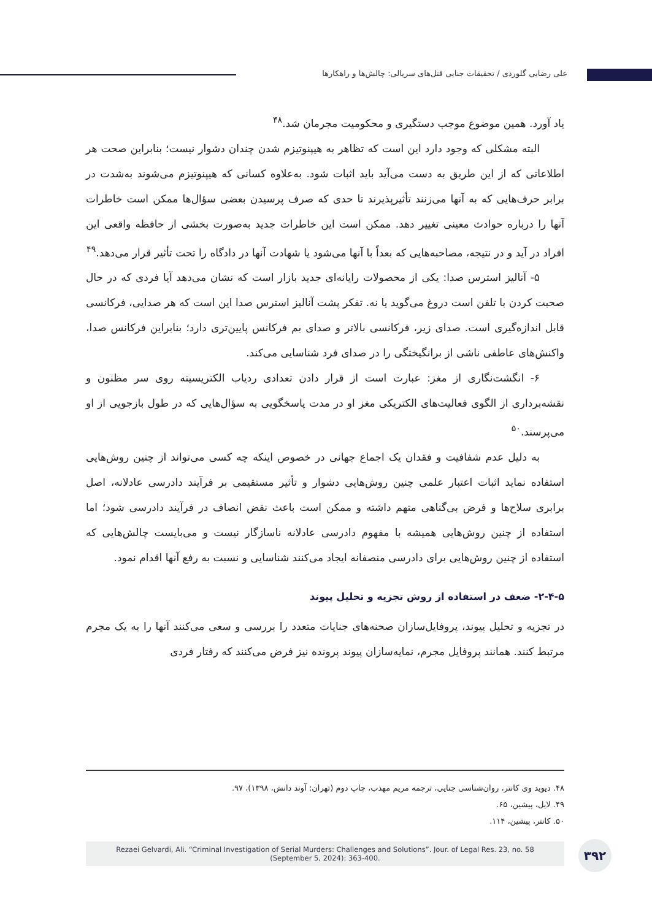علی رضایی گلوردی / تحقیقات جنایی قتل‌های سریالی: چالش‌ها و راهکارها
یاد آورد. همین موضوع موجب دستگیری و محکومیت مجرمان شد.<sup>۴۸</sup>
البته مشکلی که وجود دارد این است که تظاهر به هیپنوتیزم شدن چندان دشوار نیست؛ بنابراین صحت هر اطلاعاتی که از این طریق به دست می‌آید باید اثبات شود. به‌علاوه کسانی که هیپنوتیزم می‌شوند به‌شدت در برابر حرف‌هایی که به آنها می‌زنند تأثیرپذیرند تا حدی که صرف پرسیدن بعضی سؤال‌ها ممکن است خاطرات آنها را درباره حوادث معینی تغییر دهد. ممکن است این خاطرات جدید به‌صورت بخشی از حافظه واقعی این افراد در آید و در نتیجه، مصاحبه‌هایی که بعداً با آنها می‌شود یا شهادت آنها در دادگاه را تحت تأثیر قرار می‌دهد.<sup>۴۹</sup>
۵- آنالیز استرس صدا: یکی از محصولات رایانه‌ای جدید بازار است که نشان می‌دهد آیا فردی که در حال صحبت کردن با تلفن است دروغ می‌گوید یا نه. تفکر پشت آنالیز استرس صدا این است که هر صدایی، فرکانسی قابل اندازه‌گیری است. صدای زیر، فرکانسی بالاتر و صدای بم فرکانس پایین‌تری دارد؛ بنابراین فرکانس صدا، واکنش‌های عاطفی ناشی از برانگیختگی را در صدای فرد شناسایی می‌کند.
۶- انگشت‌نگاری از مغز: عبارت است از قرار دادن تعدادی ردیاب الکتریسیته روی سر مظنون و نقشه‌برداری از الگوی فعالیت‌های الکتریکی مغز او در مدت پاسخگویی به سؤال‌هایی که در طول بازجویی از او می‌پرسند.<sup>۵۰</sup>
به دلیل عدم شفافیت و فقدان یک اجماع جهانی در خصوص اینکه چه کسی می‌تواند از چنین روش‌هایی استفاده نماید اثبات اعتبار علمی چنین روش‌هایی دشوار و تأثیر مستقیمی بر فرآیند دادرسی عادلانه، اصل برابری سلاح‌ها و فرض بی‌گناهی متهم داشته و ممکن است باعث نقض انصاف در فرآیند دادرسی شود؛ اما استفاده از چنین روش‌هایی همیشه با مفهوم دادرسی عادلانه ناسازگار نیست و می‌بایست چالش‌هایی که استفاده از چنین روش‌هایی برای دادرسی منصفانه ایجاد می‌کنند شناسایی و نسبت به رفع آنها اقدام نمود.
۲-۴-۵- ضعف در استفاده از روش تجزیه و تحلیل پیوند
در تجزیه و تحلیل پیوند، پروفایل‌سازان صحنه‌های جنایات متعدد را بررسی و سعی می‌کنند آنها را به یک مجرم مرتبط کنند. همانند پروفایل مجرم، نمایه‌سازان پیوند پرونده نیز فرض می‌کنند که رفتار فردی
۴۸. دیوید وی کانتر، روان‌شناسی جنایی، ترجمه مریم مهذب، چاپ دوم (تهران: آوند دانش، ۱۳۹۸)، ۹۷.
۴۹. لایل، پیشین، ۶۵.
۵۰. کانتر، پیشین، ۱۱۴.
Rezaei Gelvardi, Ali. “Criminal Investigation of Serial Murders: Challenges and Solutions”. Jour. of Legal Res. 23, no. 58
(September 5, 2024): 363-400.
۳۹۲